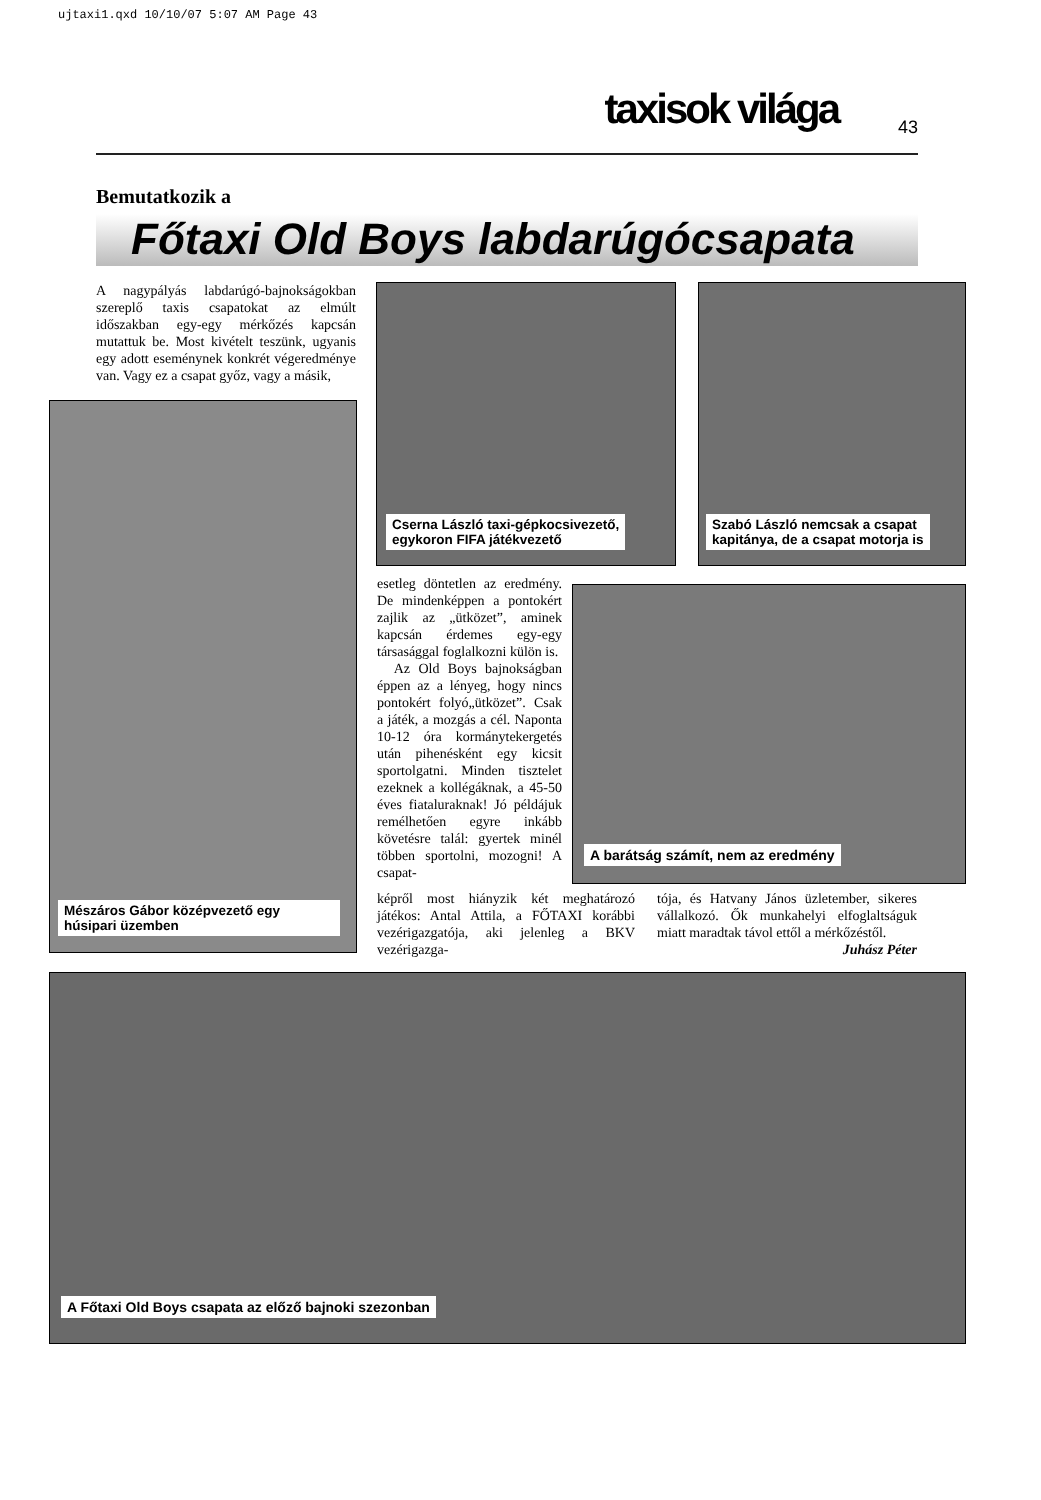ujtaxi1.qxd 10/10/07 5:07 AM Page 43
taxisok világa 43
Bemutatkozik a
Főtaxi Old Boys labdarúgócsapata
A nagypályás labdarúgó-bajnokságokban szereplő taxis csapatokat az elmúlt időszakban egy-egy mérkőzés kapcsán mutattuk be. Most kivételt teszünk, ugyanis egy adott eseménynek konkrét végeredménye van. Vagy ez a csapat győz, vagy a másik,
Mészáros Gábor középvezető egy húsipari üzemben
Cserna László taxi-gépkocsivezető,
egykoron FIFA játékvezető
Szabó László nemcsak a csapat
kapitánya, de a csapat motorja is
esetleg döntetlen az eredmény. De mindenképpen a pontokért zajlik az „ütközet”, aminek kapcsán érdemes egy-egy társasággal foglalkozni külön is.
Az Old Boys bajnokságban éppen az a lényeg, hogy nincs pontokért folyó„ütközet”. Csak a játék, a mozgás a cél. Naponta 10-12 óra kormánytekergetés után pihenésként egy kicsit sportolgatni. Minden tisztelet ezeknek a kollégáknak, a 45-50 éves fiataluraknak! Jó példájuk remélhetően egyre inkább követésre talál: gyertek minél többen sportolni, mozogni! A csapat-
A barátság számít, nem az eredmény
képről most hiányzik két meghatározó játékos: Antal Attila, a FŐTAXI korábbi vezérigazgatója, aki jelenleg a BKV vezérigazga-
tója, és Hatvany János üzletember, sikeres vállalkozó. Ők munkahelyi elfoglaltságuk miatt maradtak távol ettől a mérkőzéstől.
Juhász Péter
A Főtaxi Old Boys csapata az előző bajnoki szezonban